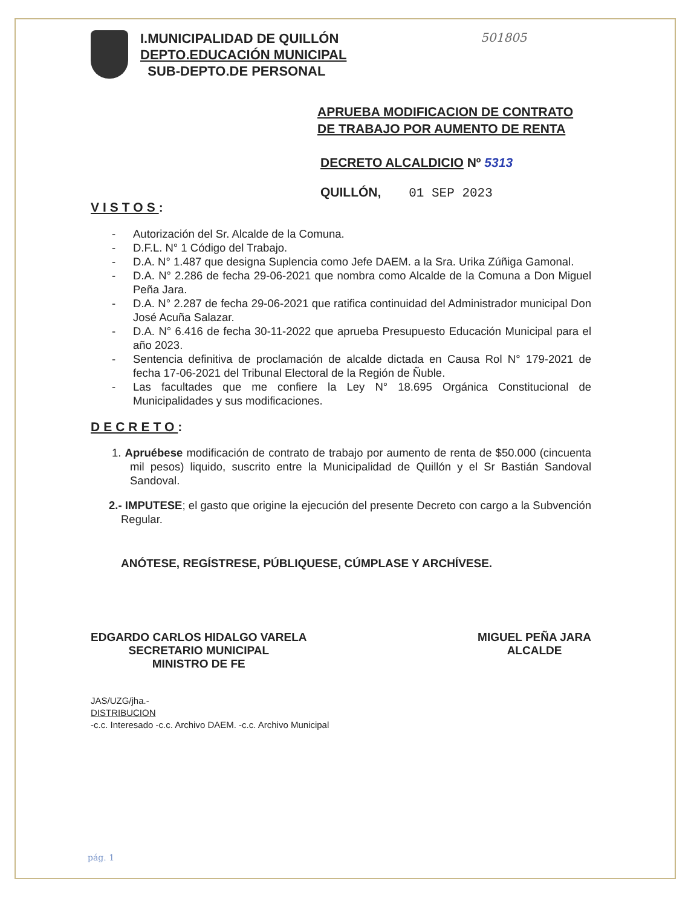501805
I.MUNICIPALIDAD DE QUILLÓN
DEPTO.EDUCACIÓN MUNICIPAL
SUB-DEPTO.DE PERSONAL
APRUEBA MODIFICACION DE CONTRATO
DE TRABAJO POR AUMENTO DE RENTA
DECRETO ALCALDICIO Nº 5313
QUILLÓN, 01 SEP 2023
VISTOS:
- Autorización del Sr. Alcalde de la Comuna.
- D.F.L. N° 1 Código del Trabajo.
- D.A. N° 1.487 que designa Suplencia como Jefe DAEM. a la Sra. Urika Zúñiga Gamonal.
- D.A. N° 2.286 de fecha 29-06-2021 que nombra como Alcalde de la Comuna a Don Miguel Peña Jara.
- D.A. N° 2.287 de fecha 29-06-2021 que ratifica continuidad del Administrador municipal Don José Acuña Salazar.
- D.A. N° 6.416 de fecha 30-11-2022 que aprueba Presupuesto Educación Municipal para el año 2023.
- Sentencia definitiva de proclamación de alcalde dictada en Causa Rol N° 179-2021 de fecha 17-06-2021 del Tribunal Electoral de la Región de Ñuble.
- Las facultades que me confiere la Ley N° 18.695 Orgánica Constitucional de Municipalidades y sus modificaciones.
DECRETO:
1. Apruébese modificación de contrato de trabajo por aumento de renta de $50.000 (cincuenta mil pesos) liquido, suscrito entre la Municipalidad de Quillón y el Sr Bastián Sandoval Sandoval.
2.- IMPUTESE; el gasto que origine la ejecución del presente Decreto con cargo a la Subvención Regular.
ANÓTESE, REGÍSTRESE, PÚBLIQUESE, CÚMPLASE Y ARCHÍVESE.
EDGARDO CARLOS HIDALGO VARELA
SECRETARIO MUNICIPAL
MINISTRO DE FE
MIGUEL PEÑA JARA
ALCALDE
JAS/UZG/jha.-
DISTRIBUCION
-c.c. Interesado -c.c. Archivo DAEM. -c.c. Archivo Municipal
pág. 1